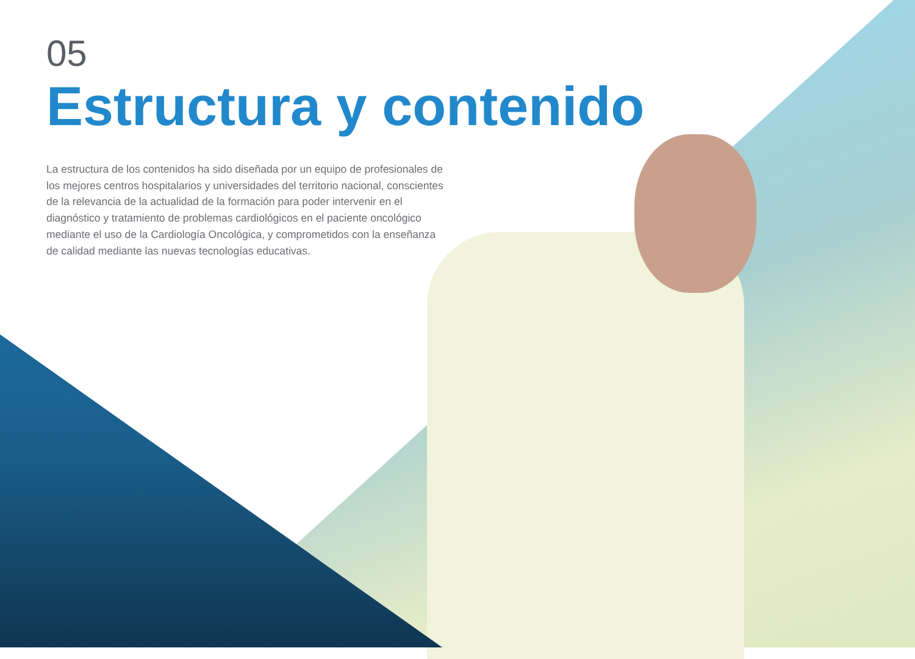05
Estructura y contenido
La estructura de los contenidos ha sido diseñada por un equipo de profesionales de los mejores centros hospitalarios y universidades del territorio nacional, conscientes de la relevancia de la actualidad de la formación para poder intervenir en el diagnóstico y tratamiento de problemas cardiológicos en el paciente oncológico mediante el uso de la Cardiología Oncológica, y comprometidos con la enseñanza de calidad mediante las nuevas tecnologías educativas.